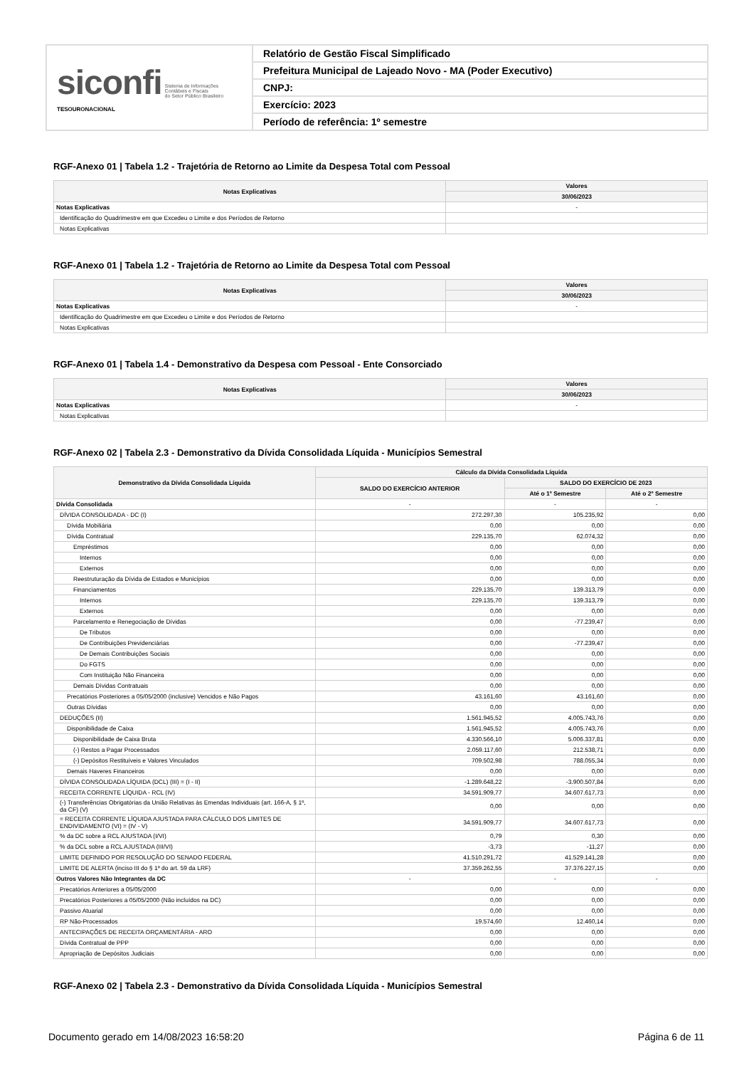| siconfi Sistema de Informações Contábeis e Fiscais do Setor Público Brasileiro TESOURONACIONAL | Relatório de Gestão Fiscal Simplificado |
| | Prefeitura Municipal de Lajeado Novo - MA (Poder Executivo) |
| | CNPJ: |
| | Exercício: 2023 |
| | Período de referência: 1º semestre |
RGF-Anexo 01 | Tabela 1.2 - Trajetória de Retorno ao Limite da Despesa Total com Pessoal
| Notas Explicativas | Valores |
| --- | --- |
| | 30/06/2023 |
| Notas Explicativas | - |
| Identificação do Quadrimestre em que Excedeu o Limite e dos Períodos de Retorno | |
| Notas Explicativas | |
RGF-Anexo 01 | Tabela 1.2 - Trajetória de Retorno ao Limite da Despesa Total com Pessoal
| Notas Explicativas | Valores |
| --- | --- |
| | 30/06/2023 |
| Notas Explicativas | - |
| Identificação do Quadrimestre em que Excedeu o Limite e dos Períodos de Retorno | |
| Notas Explicativas | |
RGF-Anexo 01 | Tabela 1.4 - Demonstrativo da Despesa com Pessoal - Ente Consorciado
| Notas Explicativas | Valores |
| --- | --- |
| | 30/06/2023 |
| Notas Explicativas | - |
| Notas Explicativas | |
RGF-Anexo 02 | Tabela 2.3 - Demonstrativo da Dívida Consolidada Líquida - Municípios Semestral
| Demonstrativo da Dívida Consolidada Líquida | Cálculo da Dívida Consolidada Líquida | | |
| --- | --- | --- | --- |
| | SALDO DO EXERCÍCIO ANTERIOR | SALDO DO EXERCÍCIO DE 2023 | |
| | | Até o 1º Semestre | Até o 2º Semestre |
| Dívida Consolidada | - | - | - |
| DÍVIDA CONSOLIDADA - DC (I) | 272.297,30 | 105.235,92 | 0,00 |
| Dívida Mobiliária | 0,00 | 0,00 | 0,00 |
| Dívida Contratual | 229.135,70 | 62.074,32 | 0,00 |
| Empréstimos | 0,00 | 0,00 | 0,00 |
| Internos | 0,00 | 0,00 | 0,00 |
| Externos | 0,00 | 0,00 | 0,00 |
| Reestruturação da Dívida de Estados e Municípios | 0,00 | 0,00 | 0,00 |
| Financiamentos | 229.135,70 | 139.313,79 | 0,00 |
| Internos | 229.135,70 | 139.313,79 | 0,00 |
| Externos | 0,00 | 0,00 | 0,00 |
| Parcelamento e Renegociação de Dívidas | 0,00 | -77.239,47 | 0,00 |
| De Tributos | 0,00 | 0,00 | 0,00 |
| De Contribuições Previdenciárias | 0,00 | -77.239,47 | 0,00 |
| De Demais Contribuições Sociais | 0,00 | 0,00 | 0,00 |
| Do FGTS | 0,00 | 0,00 | 0,00 |
| Com Instituição Não Financeira | 0,00 | 0,00 | 0,00 |
| Demais Dívidas Contratuais | 0,00 | 0,00 | 0,00 |
| Precatórios Posteriores a 05/05/2000 (inclusive) Vencidos e Não Pagos | 43.161,60 | 43.161,60 | 0,00 |
| Outras Dívidas | 0,00 | 0,00 | 0,00 |
| DEDUÇÕES (II) | 1.561.945,52 | 4.005.743,76 | 0,00 |
| Disponibilidade de Caixa | 1.561.945,52 | 4.005.743,76 | 0,00 |
| Disponibilidade de Caixa Bruta | 4.330.566,10 | 5.006.337,81 | 0,00 |
| (-) Restos a Pagar Processados | 2.059.117,60 | 212.538,71 | 0,00 |
| (-) Depósitos Restituíveis e Valores Vinculados | 709.502,98 | 788.055,34 | 0,00 |
| Demais Haveres Financeiros | 0,00 | 0,00 | 0,00 |
| DÍVIDA CONSOLIDADA LÍQUIDA (DCL) (III) = (I - II) | -1.289.648,22 | -3.900.507,84 | 0,00 |
| RECEITA CORRENTE LÍQUIDA - RCL (IV) | 34.591.909,77 | 34.607.617,73 | 0,00 |
| (-) Transferências Obrigatórias da União Relativas às Emendas Individuais (art. 166-A, § 1º, da CF) (V) | 0,00 | 0,00 | 0,00 |
| = RECEITA CORRENTE LÍQUIDA AJUSTADA PARA CÁLCULO DOS LIMITES DE ENDIVIDAMENTO (VI) = (IV - V) | 34.591.909,77 | 34.607.617,73 | 0,00 |
| % da DC sobre a RCL AJUSTADA (I/VI) | 0,79 | 0,30 | 0,00 |
| % da DCL sobre a RCL AJUSTADA (III/VI) | -3,73 | -11,27 | 0,00 |
| LIMITE DEFINIDO POR RESOLUÇÃO DO SENADO FEDERAL | 41.510.291,72 | 41.529.141,28 | 0,00 |
| LIMITE DE ALERTA (inciso III do § 1º do art. 59 da LRF) | 37.359.262,55 | 37.376.227,15 | 0,00 |
| Outros Valores Não Integrantes da DC | - | - | - |
| Precatórios Anteriores a 05/05/2000 | 0,00 | 0,00 | 0,00 |
| Precatórios Posteriores a 05/05/2000 (Não incluídos na DC) | 0,00 | 0,00 | 0,00 |
| Passivo Atuarial | 0,00 | 0,00 | 0,00 |
| RP Não-Processados | 19.574,60 | 12.460,14 | 0,00 |
| ANTECIPAÇÕES DE RECEITA ORÇAMENTÁRIA - ARO | 0,00 | 0,00 | 0,00 |
| Dívida Contratual de PPP | 0,00 | 0,00 | 0,00 |
| Apropriação de Depósitos Judiciais | 0,00 | 0,00 | 0,00 |
RGF-Anexo 02 | Tabela 2.3 - Demonstrativo da Dívida Consolidada Líquida - Municípios Semestral
Documento gerado em 14/08/2023 16:58:20 Página 6 de 11